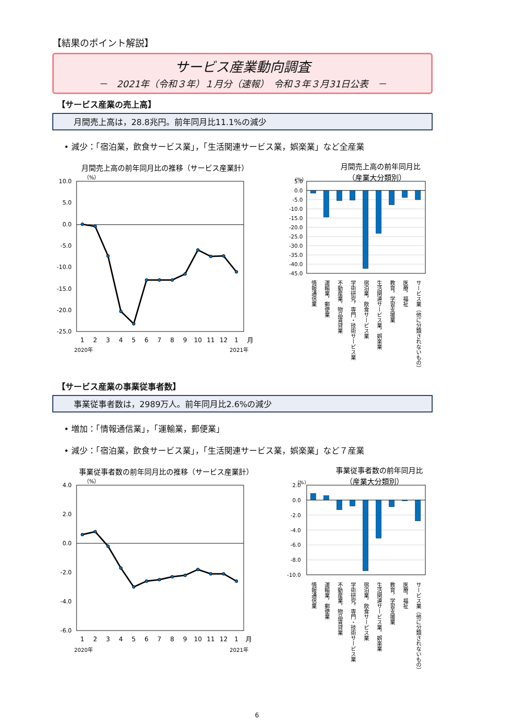【結果のポイント解説】
サービス産業動向調査
－　2021年（令和３年）１月分（速報）　令和３年３月31日公表　－
【サービス産業の売上高】
月間売上高は，28.8兆円。前年同月比11.1%の減少
• 減少：「宿泊業，飲食サービス業」，「生活関連サービス業，娯楽業」など全産業
月間売上高の前年同月比の推移（サービス産業計）
（%）
10.0
5.0
0.0
-5.0
-10.0
-15.0
-20.0
-25.0
1
2
3
4
5
6
7
8
9
10
11
12
1
月
2020年
2021年
月間売上高の前年同月比
（産業大分類別）
（%）
5.0
0.0
-5.0
-10.0
-15.0
-20.0
-25.0
-30.0
-35.0
-40.0
-45.0
情報通信業
運輸業，郵便業
不動産業，物品賃貸業
学術研究，専門・技術サービス業
宿泊業，飲食サービス業
生活関連サービス業，娯楽業
教育，学習支援業
医療，福祉
サービス業（他に分類されないもの）
【サービス産業の事業従事者数】
事業従事者数は，2989万人。前年同月比2.6%の減少
• 増加：「情報通信業」，「運輸業，郵便業」
• 減少：「宿泊業，飲食サービス業」，「生活関連サービス業，娯楽業」など７産業
事業従事者数の前年同月比の推移（サービス産業計）
（%）
4.0
2.0
0.0
-2.0
-4.0
-6.0
1
2
3
4
5
6
7
8
9
10
11
12
1
月
2020年
2021年
事業従事者数の前年同月比
（産業大分類別）
（%）
2.0
0.0
-2.0
-4.0
-6.0
-8.0
-10.0
情報通信業
運輸業，郵便業
不動産業，物品賃貸業
学術研究，専門・技術サービス業
宿泊業，飲食サービス業
生活関連サービス業，娯楽業
教育，学習支援業
医療，福祉
サービス業（他に分類されないもの）
6